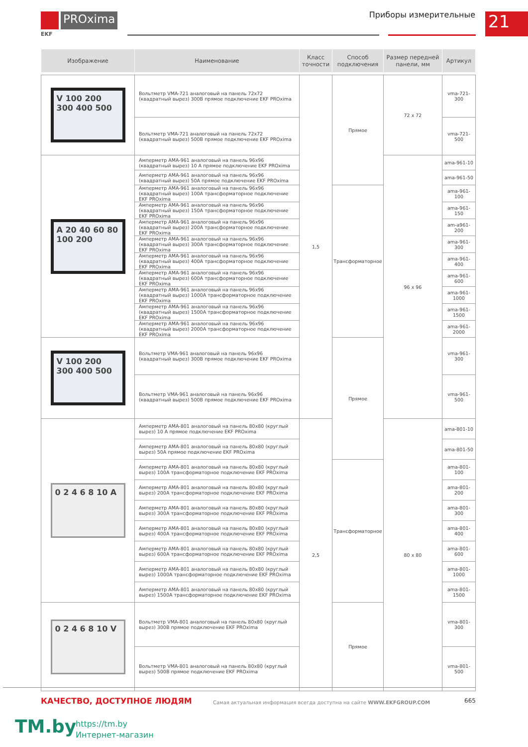PROxima
EKF
Приборы измерительные 21
| Изображение | Наименование | Класс точности | Способ подключения | Размер передней панели, мм | Артикул |
| --- | --- | --- | --- | --- | --- |
| V 100 200 300 400 500 | Вольтметр VMA-721 аналоговый на панель 72х72 (квадратный вырез) 300В прямое подключение EKF PROxima | 1,5 | Прямое | 72 x 72 | vma-721-300 |
| | Вольтметр VMA-721 аналоговый на панель 72х72 (квадратный вырез) 500В прямое подключение EKF PROxima | | | | vma-721-500 |
| A 20 40 60 80 100 200 | Амперметр AMA-961 аналоговый на панель 96х96 (квадратный вырез) 10 А прямое подключение EKF PROxima | | | 96 x 96 | ama-961-10 |
| | Амперметр AMA-961 аналоговый на панель 96х96 (квадратный вырез) 50А прямое подключение EKF PROxima | | | | ama-961-50 |
| | Амперметр AMA-961 аналоговый на панель 96х96 (квадратный вырез) 100А трансформаторное подключение EKF PROxima | | Трансформаторное | | ama-961-100 |
| | Амперметр AMA-961 аналоговый на панель 96х96 (квадратный вырез) 150А трансформаторное подключение EKF PROxima | | | | ama-961-150 |
| | Амперметр AMA-961 аналоговый на панель 96х96 (квадратный вырез) 200А трансформаторное подключение EKF PROxima | | | | am-a961-200 |
| | Амперметр AMA-961 аналоговый на панель 96х96 (квадратный вырез) 300А трансформаторное подключение EKF PROxima | | | | ama-961-300 |
| | Амперметр AMA-961 аналоговый на панель 96х96 (квадратный вырез) 400А трансформаторное подключение EKF PROxima | | | | ama-961-400 |
| | Амперметр AMA-961 аналоговый на панель 96х96 (квадратный вырез) 600А трансформаторное подключение EKF PROxima | | | | ama-961-600 |
| | Амперметр AMA-961 аналоговый на панель 96х96 (квадратный вырез) 1000А трансформаторное подключение EKF PROxima | | | | ama-961-1000 |
| | Амперметр AMA-961 аналоговый на панель 96х96 (квадратный вырез) 1500А трансформаторное подключение EKF PROxima | | | | ama-961-1500 |
| | Амперметр AMA-961 аналоговый на панель 96х96 (квадратный вырез) 2000А трансформаторное подключение EKF PROxima | | | | ama-961-2000 |
| V 100 200 300 400 500 | Вольтметр VMA-961 аналоговый на панель 96х96 (квадратный вырез) 300В прямое подключение EKF PROxima | | Прямое | | vma-961-300 |
| | Вольтметр VMA-961 аналоговый на панель 96х96 (квадратный вырез) 500В прямое подключение EKF PROxima | | | | vma-961-500 |
| 0 2 4 6 8 10 A | Амперметр AMA-801 аналоговый на панель 80х80 (круглый вырез) 10 А прямое подключение EKF PROxima | 2,5 | | 80 x 80 | ama-801-10 |
| | Амперметр AMA-801 аналоговый на панель 80х80 (круглый вырез) 50А прямое подключение EKF PROxima | | | | ama-801-50 |
| | Амперметр AMA-801 аналоговый на панель 80х80 (круглый вырез) 100А трансформаторное подключение EKF PROxima | | Трансформаторное | | ama-801-100 |
| | Амперметр AMA-801 аналоговый на панель 80х80 (круглый вырез) 200А трансформаторное подключение EKF PROxima | | | | ama-801-200 |
| | Амперметр AMA-801 аналоговый на панель 80х80 (круглый вырез) 300А трансформаторное подключение EKF PROxima | | | | ama-801-300 |
| | Амперметр AMA-801 аналоговый на панель 80х80 (круглый вырез) 400А трансформаторное подключение EKF PROxima | | | | ama-801-400 |
| | Амперметр AMA-801 аналоговый на панель 80х80 (круглый вырез) 600А трансформаторное подключение EKF PROxima | | | | ama-801-600 |
| | Амперметр AMA-801 аналоговый на панель 80х80 (круглый вырез) 1000А трансформаторное подключение EKF PROxima | | | | ama-801-1000 |
| | Амперметр AMA-801 аналоговый на панель 80х80 (круглый вырез) 1500А трансформаторное подключение EKF PROxima | | | | ama-801-1500 |
| 0 2 4 6 8 10 V | Вольтметр VMA-801 аналоговый на панель 80х80 (круглый вырез) 300В прямое подключение EKF PROxima | | Прямое | | vma-801-300 |
| | Вольтметр VMA-801 аналоговый на панель 80х80 (круглый вырез) 500В прямое подключение EKF PROxima | | | | vma-801-500 |
КАЧЕСТВО, ДОСТУПНОЕ ЛЮДЯМ
Самая актуальная информация всегда доступна на сайте WWW.EKFGROUP.COM
665
TM.by
https://tm.by
Интернет-магазин